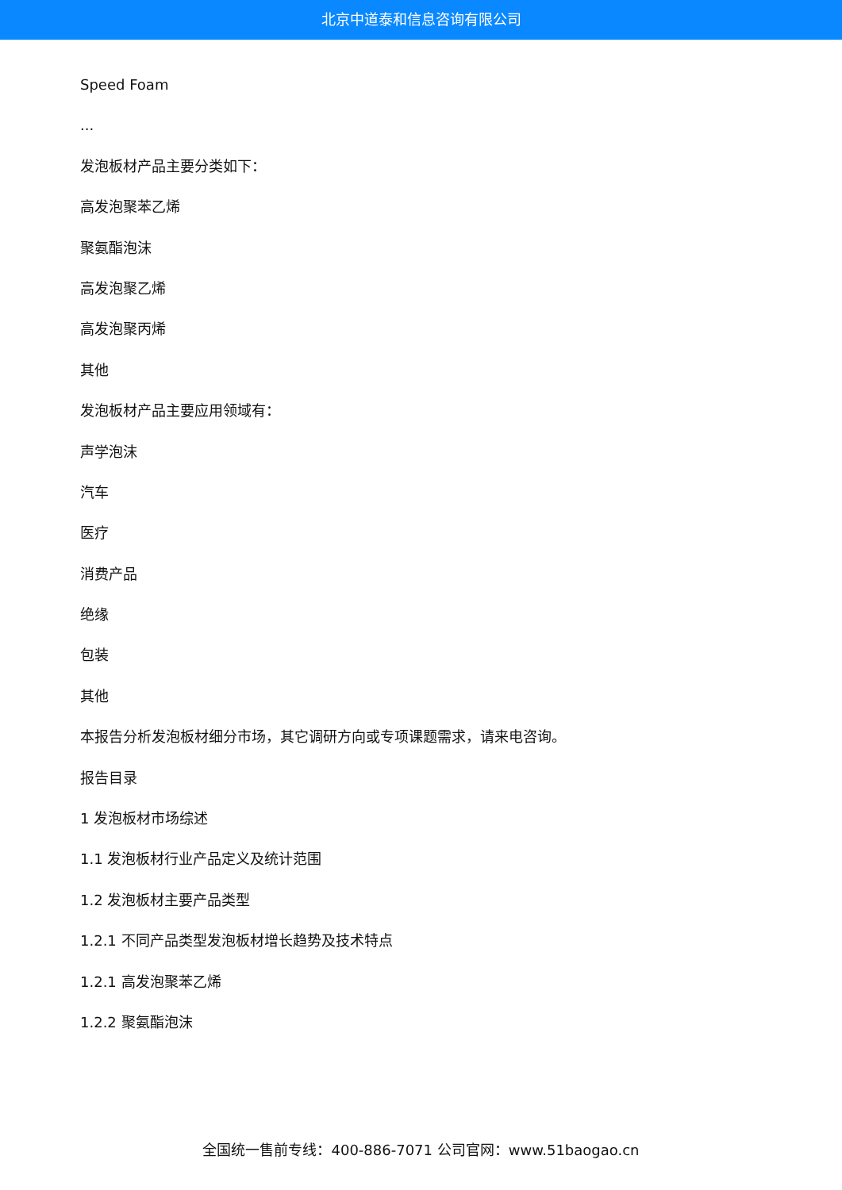北京中道泰和信息咨询有限公司
Speed Foam
...
发泡板材产品主要分类如下：
高发泡聚苯乙烯
聚氨酯泡沫
高发泡聚乙烯
高发泡聚丙烯
其他
发泡板材产品主要应用领域有：
声学泡沫
汽车
医疗
消费产品
绝缘
包装
其他
本报告分析发泡板材细分市场，其它调研方向或专项课题需求，请来电咨询。
报告目录
1 发泡板材市场综述
1.1 发泡板材行业产品定义及统计范围
1.2 发泡板材主要产品类型
1.2.1 不同产品类型发泡板材增长趋势及技术特点
1.2.1 高发泡聚苯乙烯
1.2.2 聚氨酯泡沫
全国统一售前专线：400-886-7071 公司官网：www.51baogao.cn